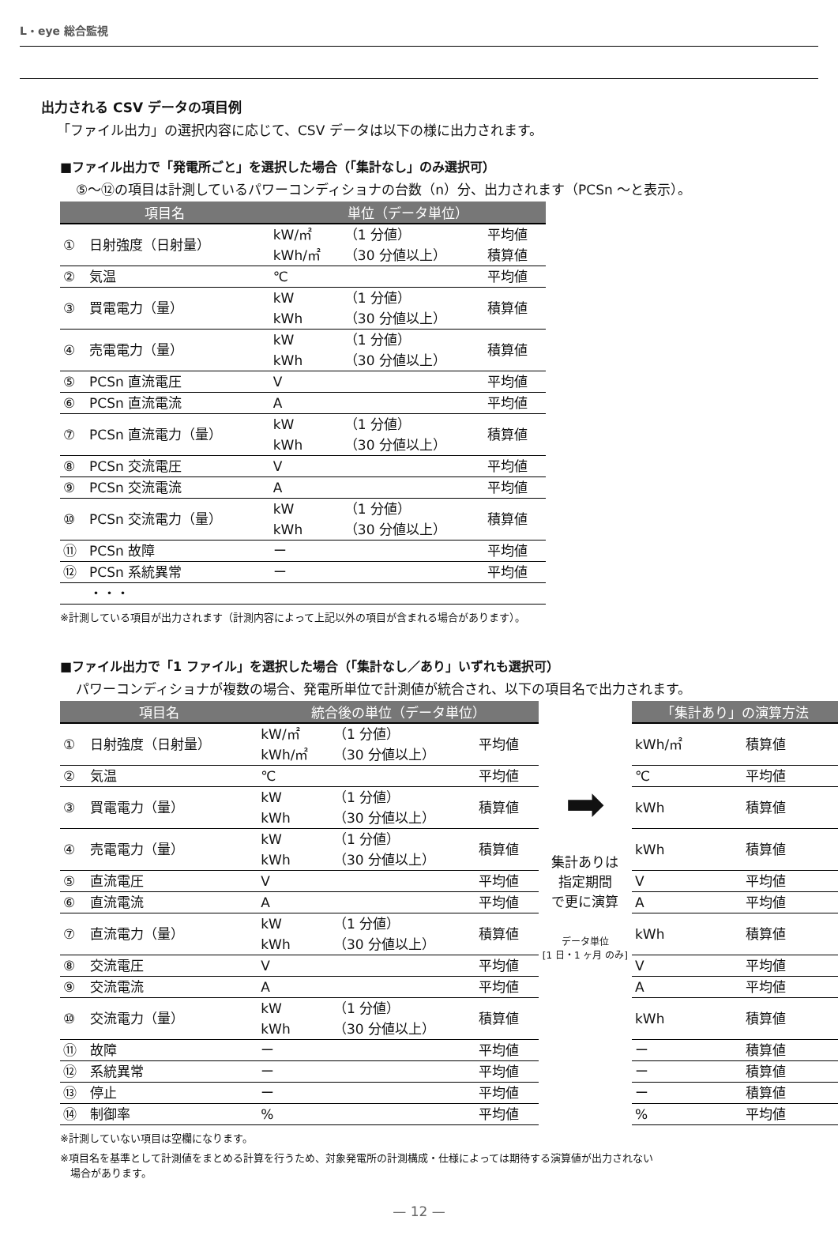L・eye 総合監視
出力される CSV データの項目例
「ファイル出力」の選択内容に応じて、CSV データは以下の様に出力されます。
■ファイル出力で「発電所ごと」を選択した場合（「集計なし」のみ選択可）
⑤～⑫の項目は計測しているパワーコンディショナの台数（n）分、出力されます（PCSn ～と表示）。
| 項目名 | | 単位（データ単位） | | |
| --- | --- | --- | --- | --- |
| ① | 日射強度（日射量） | kW/㎡ kWh/㎡ | （1 分値） （30 分値以上） | 平均値 積算値 |
| ② | 気温 | ℃ | | 平均値 |
| ③ | 買電電力（量） | kW kWh | （1 分値） （30 分値以上） | 積算値 |
| ④ | 売電電力（量） | kW kWh | （1 分値） （30 分値以上） | 積算値 |
| ⑤ | PCSn 直流電圧 | V | | 平均値 |
| ⑥ | PCSn 直流電流 | A | | 平均値 |
| ⑦ | PCSn 直流電力（量） | kW kWh | （1 分値） （30 分値以上） | 積算値 |
| ⑧ | PCSn 交流電圧 | V | | 平均値 |
| ⑨ | PCSn 交流電流 | A | | 平均値 |
| ⑩ | PCSn 交流電力（量） | kW kWh | （1 分値） （30 分値以上） | 積算値 |
| ⑪ | PCSn 故障 | ー | | 平均値 |
| ⑫ | PCSn 系統異常 | ー | | 平均値 |
| | ・・・ | | | |
※計測している項目が出力されます（計測内容によって上記以外の項目が含まれる場合があります）。
■ファイル出力で「1 ファイル」を選択した場合（「集計なし／あり」いずれも選択可）
パワーコンディショナが複数の場合、発電所単位で計測値が統合され、以下の項目名で出力されます。
| 項目名 | | 統合後の単位（データ単位） | | |
| --- | --- | --- | --- | --- |
| ① | 日射強度（日射量） | kW/㎡ kWh/㎡ | （1 分値） （30 分値以上） | 平均値 |
| ② | 気温 | ℃ | | 平均値 |
| ③ | 買電電力（量） | kW kWh | （1 分値） （30 分値以上） | 積算値 |
| ④ | 売電電力（量） | kW kWh | （1 分値） （30 分値以上） | 積算値 |
| ⑤ | 直流電圧 | V | | 平均値 |
| ⑥ | 直流電流 | A | | 平均値 |
| ⑦ | 直流電力（量） | kW kWh | （1 分値） （30 分値以上） | 積算値 |
| ⑧ | 交流電圧 | V | | 平均値 |
| ⑨ | 交流電流 | A | | 平均値 |
| ⑩ | 交流電力（量） | kW kWh | （1 分値） （30 分値以上） | 積算値 |
| ⑪ | 故障 | ー | | 平均値 |
| ⑫ | 系統異常 | ー | | 平均値 |
| ⑬ | 停止 | ー | | 平均値 |
| ⑭ | 制御率 | % | | 平均値 |
➡
集計ありは
指定期間
で更に演算
データ単位
[1 日・1 ヶ月 のみ]
| 「集計あり」の演算方法 | |
| --- | --- |
| kWh/㎡ | 積算値 |
| ℃ | 平均値 |
| kWh | 積算値 |
| kWh | 積算値 |
| V | 平均値 |
| A | 平均値 |
| kWh | 積算値 |
| V | 平均値 |
| A | 平均値 |
| kWh | 積算値 |
| ー | 積算値 |
| ー | 積算値 |
| ー | 積算値 |
| % | 平均値 |
※計測していない項目は空欄になります。
※項目名を基準として計測値をまとめる計算を行うため、対象発電所の計測構成・仕様によっては期待する演算値が出力されない
　場合があります。
— 12 —